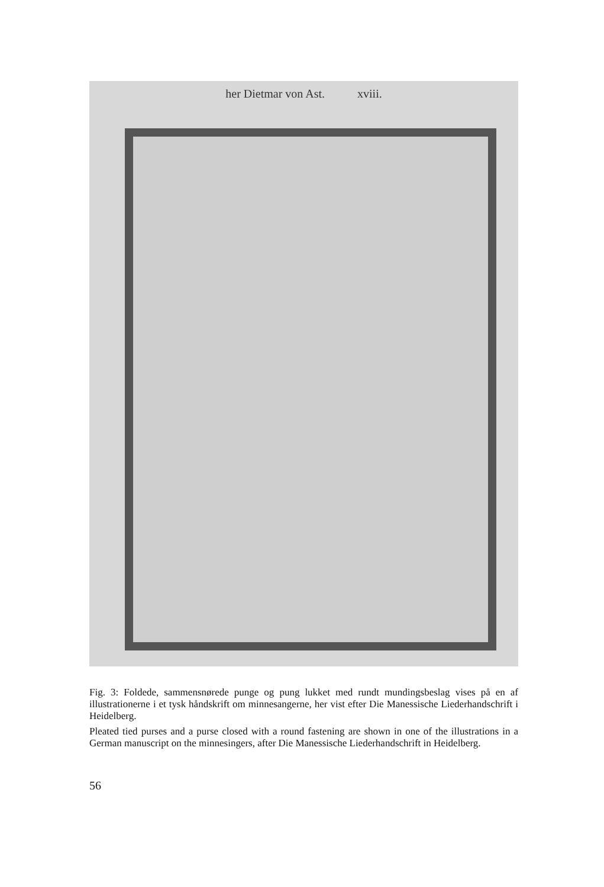her Dietmar von Ast. xviii.
Fig. 3: Foldede, sammensnørede punge og pung lukket med rundt mundingsbeslag vises på en af illustrationerne i et tysk håndskrift om minnesangerne, her vist efter Die Manessische Liederhandschrift i Heidelberg.
Pleated tied purses and a purse closed with a round fastening are shown in one of the illustrations in a German manuscript on the minnesingers, after Die Manessische Liederhandschrift in Heidelberg.
56